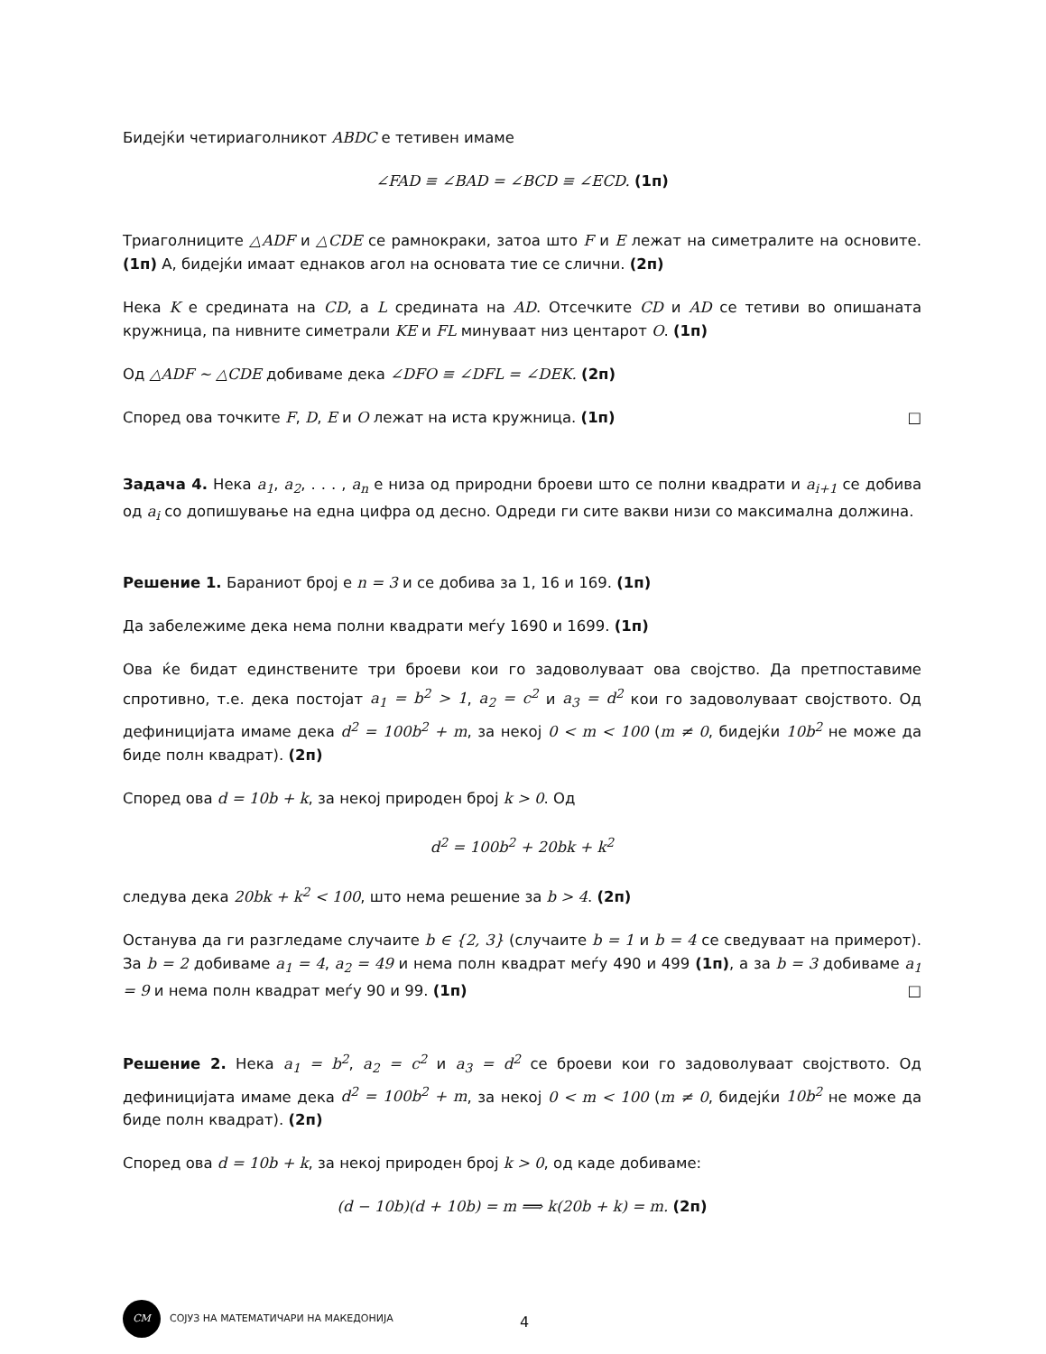Бидејќи четириаголникот ABDC е тетивен имаме
∠FAD ≡ ∠BAD = ∠BCD ≡ ∠ECD. (1п)
Триаголниците △ADF и △CDE се рамнокраки, затоа што F и E лежат на симетралите на основите. (1п) А, бидејќи имаат еднаков агол на основата тие се слични. (2п)
Нека K е средината на CD, а L средината на AD. Отсечките CD и AD се тетиви во опишаната кружница, па нивните симетрали KE и FL минуваат низ центарот O. (1п)
Од △ADF ∼ △CDE добиваме дека ∠DFO ≡ ∠DFL = ∠DEK. (2п)
Според ова точките F, D, E и O лежат на иста кружница. (1п) □
Задача 4. Нека a<sub>1</sub>, a<sub>2</sub>, . . . , a<sub>n</sub> е низа од природни броеви што се полни квадрати и a<sub>i+1</sub> се добива од a<sub>i</sub> со допишување на една цифра од десно. Одреди ги сите вакви низи со максимална должина.
Решение 1. Бараниот број е n = 3 и се добива за 1, 16 и 169. (1п)
Да забележиме дека нема полни квадрати меѓу 1690 и 1699. (1п)
Ова ќе бидат единствените три броеви кои го задоволуваат ова својство. Да претпоставиме спротивно, т.е. дека постојат a<sub>1</sub> = b<sup>2</sup> > 1, a<sub>2</sub> = c<sup>2</sup> и a<sub>3</sub> = d<sup>2</sup> кои го задоволуваат својството. Од дефиницијата имаме дека d<sup>2</sup> = 100b<sup>2</sup> + m, за некој 0 < m < 100 (m ≠ 0, бидејќи 10b<sup>2</sup> не може да биде полн квадрат). (2п)
Според ова d = 10b + k, за некој природен број k > 0. Од
d<sup>2</sup> = 100b<sup>2</sup> + 20bk + k<sup>2</sup>
следува дека 20bk + k<sup>2</sup> < 100, што нема решение за b > 4. (2п)
Останува да ги разгледаме случаите b ∈ {2, 3} (случаите b = 1 и b = 4 се сведуваат на примерот). За b = 2 добиваме a<sub>1</sub> = 4, a<sub>2</sub> = 49 и нема полн квадрат меѓу 490 и 499 (1п), а за b = 3 добиваме a<sub>1</sub> = 9 и нема полн квадрат меѓу 90 и 99. (1п) □
Решение 2. Нека a<sub>1</sub> = b<sup>2</sup>, a<sub>2</sub> = c<sup>2</sup> и a<sub>3</sub> = d<sup>2</sup> се броеви кои го задоволуваат својството. Од дефиницијата имаме дека d<sup>2</sup> = 100b<sup>2</sup> + m, за некој 0 < m < 100 (m ≠ 0, бидејќи 10b<sup>2</sup> не може да биде полн квадрат). (2п)
Според ова d = 10b + k, за некој природен број k > 0, од каде добиваме:
(d − 10b)(d + 10b) = m ⟹ k(20b + k) = m. (2п)
CM СОЈУЗ НА МАТЕМАТИЧАРИ НА МАКЕДОНИЈА
4